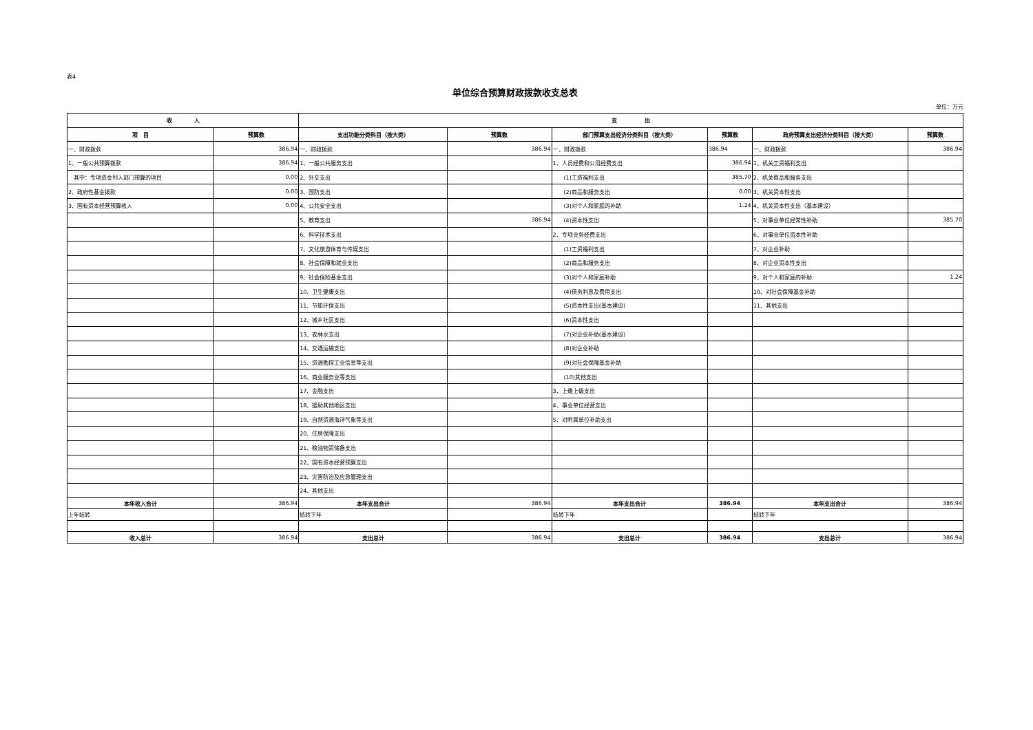表4
单位综合预算财政拨款收支总表
单位：万元
| 收 入 | | 支 出 | | | | | |
| --- | --- | --- | --- | --- | --- | --- | --- |
| 项 目 | 预算数 | 支出功能分类科目（按大类） | 预算数 | 部门预算支出经济分类科目（按大类） | 预算数 | 政府预算支出经济分类科目（按大类） | 预算数 |
| 一、财政拨款 | 386.94 | 一、财政拨款 | 386.94 | 一、财政拨款 | 386.94 | 一、财政拨款 | 386.94 |
| 1、一般公共预算拨款 | 386.94 | 1、一般公共服务支出 | | 1、人员经费和公用经费支出 | 386.94 | 1、机关工资福利支出 | |
| 其中：专项资金列入部门预算的项目 | 0.00 | 2、外交支出 | | (1)工资福利支出 | 385.70 | 2、机关商品和服务支出 | |
| 2、政府性基金拨款 | 0.00 | 3、国防支出 | | (2)商品和服务支出 | 0.00 | 3、机关资本性支出 | |
| 3、国有资本经营预算收入 | 0.00 | 4、公共安全支出 | | (3)对个人和家庭的补助 | 1.24 | 4、机关资本性支出（基本建设） | |
| | | 5、教育支出 | 386.94 | (4)资本性支出 | | 5、对事业单位经常性补助 | 385.70 |
| | | 6、科学技术支出 | | 2、专项业务经费支出 | | 6、对事业单位资本性补助 | |
| | | 7、文化旅游体育与传媒支出 | | (1)工资福利支出 | | 7、对企业补助 | |
| | | 8、社会保障和就业支出 | | (2)商品和服务支出 | | 8、对企业资本性支出 | |
| | | 9、社会保险基金支出 | | (3)对个人和家庭补助 | | 9、对个人和家庭的补助 | 1.24 |
| | | 10、卫生健康支出 | | (4)债务利息及费用支出 | | 10、对社会保障基金补助 | |
| | | 11、节能环保支出 | | (5)资本性支出(基本建设) | | 11、其他支出 | |
| | | 12、城乡社区支出 | | (6)资本性支出 | | | |
| | | 13、农林水支出 | | (7)对企业补助(基本建设) | | | |
| | | 14、交通运输支出 | | (8)对企业补助 | | | |
| | | 15、资源勘探工业信息等支出 | | (9)对社会保障基金补助 | | | |
| | | 16、商业服务业等支出 | | (10)其他支出 | | | |
| | | 17、金融支出 | | 3、上缴上级支出 | | | |
| | | 18、援助其他地区支出 | | 4、事业单位经营支出 | | | |
| | | 19、自然资源海洋气象等支出 | | 5、对附属单位补助支出 | | | |
| | | 20、住房保障支出 | | | | | |
| | | 21、粮油物资储备支出 | | | | | |
| | | 22、国有资本经营预算支出 | | | | | |
| | | 23、灾害防治及应急管理支出 | | | | | |
| | | 24、其他支出 | | | | | |
| 本年收入合计 | 386.94 | 本年支出合计 | 386.94 | 本年支出合计 | 386.94 | 本年支出合计 | 386.94 |
| 上年结转 | | 结转下年 | | 结转下年 | | 结转下年 | |
| 收入总计 | 386.94 | 支出总计 | 386.94 | 支出总计 | 386.94 | 支出总计 | 386.94 |